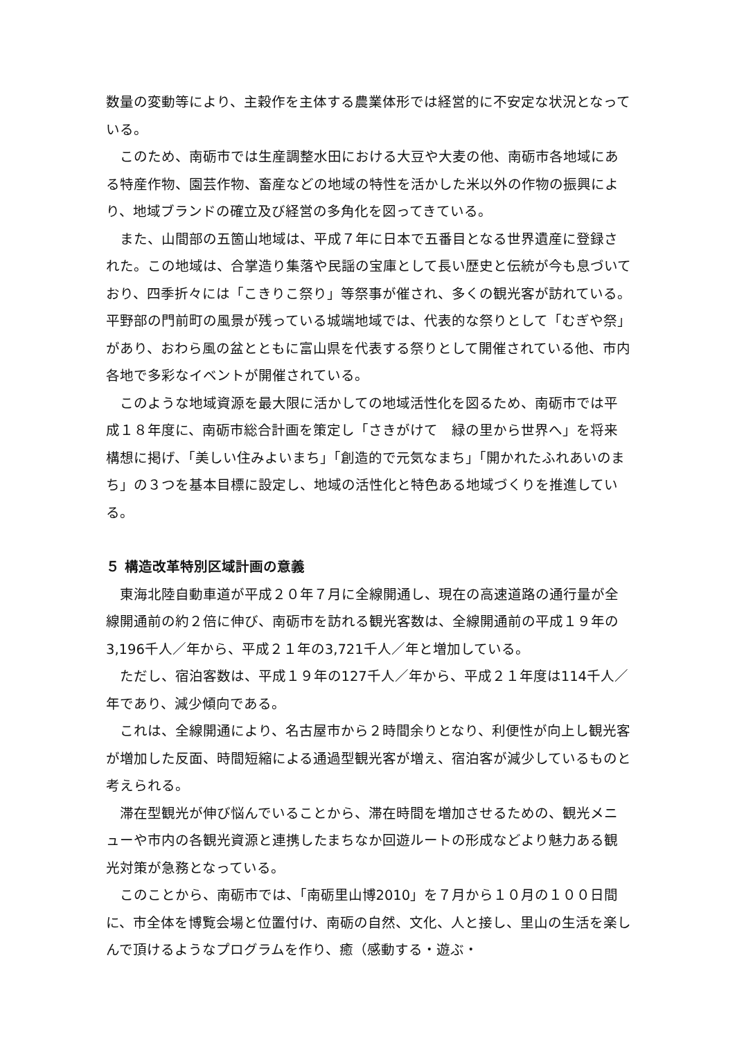数量の変動等により、主穀作を主体する農業体形では経営的に不安定な状況となっている。
このため、南砺市では生産調整水田における大豆や大麦の他、南砺市各地域にある特産作物、園芸作物、畜産などの地域の特性を活かした米以外の作物の振興により、地域ブランドの確立及び経営の多角化を図ってきている。
また、山間部の五箇山地域は、平成７年に日本で五番目となる世界遺産に登録された。この地域は、合掌造り集落や民謡の宝庫として長い歴史と伝統が今も息づいており、四季折々には「こきりこ祭り」等祭事が催され、多くの観光客が訪れている。平野部の門前町の風景が残っている城端地域では、代表的な祭りとして「むぎや祭」があり、おわら風の盆とともに富山県を代表する祭りとして開催されている他、市内各地で多彩なイベントが開催されている。
このような地域資源を最大限に活かしての地域活性化を図るため、南砺市では平成１８年度に、南砺市総合計画を策定し「さきがけて　緑の里から世界へ」を将来構想に掲げ、「美しい住みよいまち」「創造的で元気なまち」「開かれたふれあいのまち」の３つを基本目標に設定し、地域の活性化と特色ある地域づくりを推進している。
５ 構造改革特別区域計画の意義
東海北陸自動車道が平成２０年７月に全線開通し、現在の高速道路の通行量が全線開通前の約２倍に伸び、南砺市を訪れる観光客数は、全線開通前の平成１９年の3,196千人／年から、平成２１年の3,721千人／年と増加している。
ただし、宿泊客数は、平成１９年の127千人／年から、平成２１年度は114千人／年であり、減少傾向である。
これは、全線開通により、名古屋市から２時間余りとなり、利便性が向上し観光客が増加した反面、時間短縮による通過型観光客が増え、宿泊客が減少しているものと考えられる。
滞在型観光が伸び悩んでいることから、滞在時間を増加させるための、観光メニューや市内の各観光資源と連携したまちなか回遊ルートの形成などより魅力ある観光対策が急務となっている。
このことから、南砺市では、「南砺里山博2010」を７月から１０月の１００日間に、市全体を博覧会場と位置付け、南砺の自然、文化、人と接し、里山の生活を楽しんで頂けるようなプログラムを作り、癒（感動する・遊ぶ・